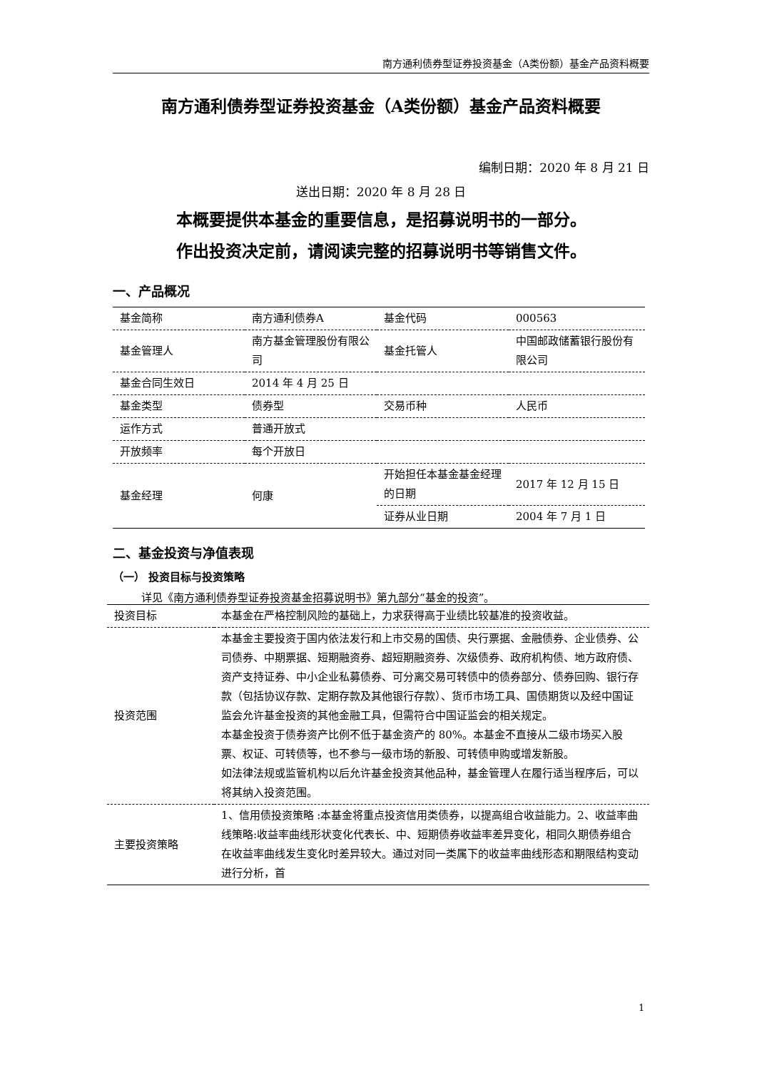南方通利债券型证券投资基金（A类份额）基金产品资料概要
南方通利债券型证券投资基金（A类份额）基金产品资料概要
编制日期：2020 年 8 月 21 日
送出日期：2020 年 8 月 28 日
本概要提供本基金的重要信息，是招募说明书的一部分。
作出投资决定前，请阅读完整的招募说明书等销售文件。
一、产品概况
| 基金简称 | 南方通利债券A | 基金代码 | 000563 |
| 基金管理人 | 南方基金管理股份有限公司 | 基金托管人 | 中国邮政储蓄银行股份有限公司 |
| 基金合同生效日 | 2014 年 4 月 25 日 | | |
| 基金类型 | 债券型 | 交易币种 | 人民币 |
| 运作方式 | 普通开放式 | | |
| 开放频率 | 每个开放日 | | |
| 基金经理 | 何康 | 开始担任本基金基金经理的日期 | 2017 年 12 月 15 日 |
| | | 证券从业日期 | 2004 年 7 月 1 日 |
二、基金投资与净值表现
（一） 投资目标与投资策略
详见《南方通利债券型证券投资基金招募说明书》第九部分“基金的投资”。
| 投资目标 | 本基金在严格控制风险的基础上，力求获得高于业绩比较基准的投资收益。 |
| 投资范围 | 本基金主要投资于国内依法发行和上市交易的国债、央行票据、金融债券、企业债券、公司债券、中期票据、短期融资券、超短期融资券、次级债券、政府机构债、地方政府债、资产支持证券、中小企业私募债券、可分离交易可转债中的债券部分、债券回购、银行存款（包括协议存款、定期存款及其他银行存款）、货币市场工具、国债期货以及经中国证监会允许基金投资的其他金融工具，但需符合中国证监会的相关规定。 本基金投资于债券资产比例不低于基金资产的 80%。本基金不直接从二级市场买入股票、权证、可转债等，也不参与一级市场的新股、可转债申购或增发新股。 如法律法规或监管机构以后允许基金投资其他品种，基金管理人在履行适当程序后，可以将其纳入投资范围。 |
| 主要投资策略 | 1、信用债投资策略 :本基金将重点投资信用类债券，以提高组合收益能力。2、收益率曲线策略:收益率曲线形状变化代表长、中、短期债券收益率差异变化，相同久期债券组合在收益率曲线发生变化时差异较大。通过对同一类属下的收益率曲线形态和期限结构变动进行分析，首 |
1